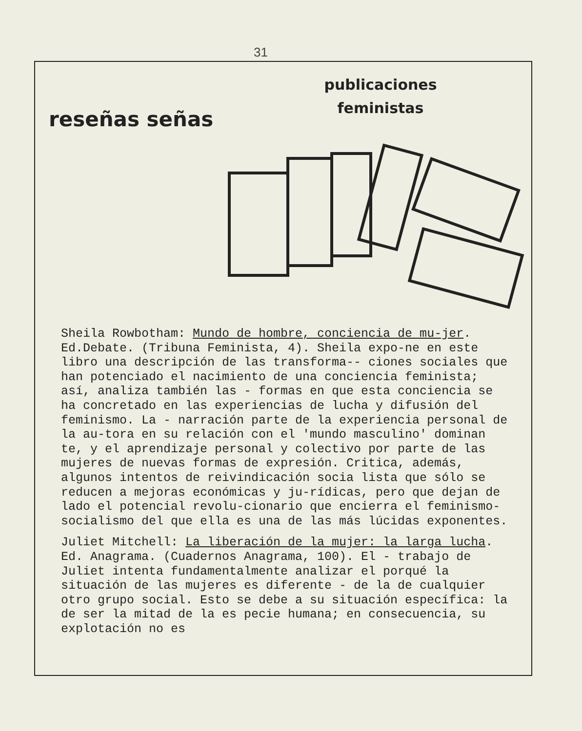31
publicaciones
feministas
reseñas señas
Sheila Rowbotham: Mundo de hombre, conciencia de mu-jer. Ed.Debate. (Tribuna Feminista, 4). Sheila expo-ne en este libro una descripción de las transforma-- ciones sociales que han potenciado el nacimiento de una conciencia feminista; así, analiza también las - formas en que esta conciencia se ha concretado en las experiencias de lucha y difusión del feminismo. La - narración parte de la experiencia personal de la au-tora en su relación con el 'mundo masculino' dominan te, y el aprendizaje personal y colectivo por parte de las mujeres de nuevas formas de expresión. Critica, además, algunos intentos de reivindicación socia lista que sólo se reducen a mejoras económicas y ju-rídicas, pero que dejan de lado el potencial revolu-cionario que encierra el feminismo-socialismo del que ella es una de las más lúcidas exponentes.
Juliet Mitchell: La liberación de la mujer: la larga lucha. Ed. Anagrama. (Cuadernos Anagrama, 100). El - trabajo de Juliet intenta fundamentalmente analizar el porqué la situación de las mujeres es diferente - de la de cualquier otro grupo social. Esto se debe a su situación específica: la de ser la mitad de la es pecie humana; en consecuencia, su explotación no es